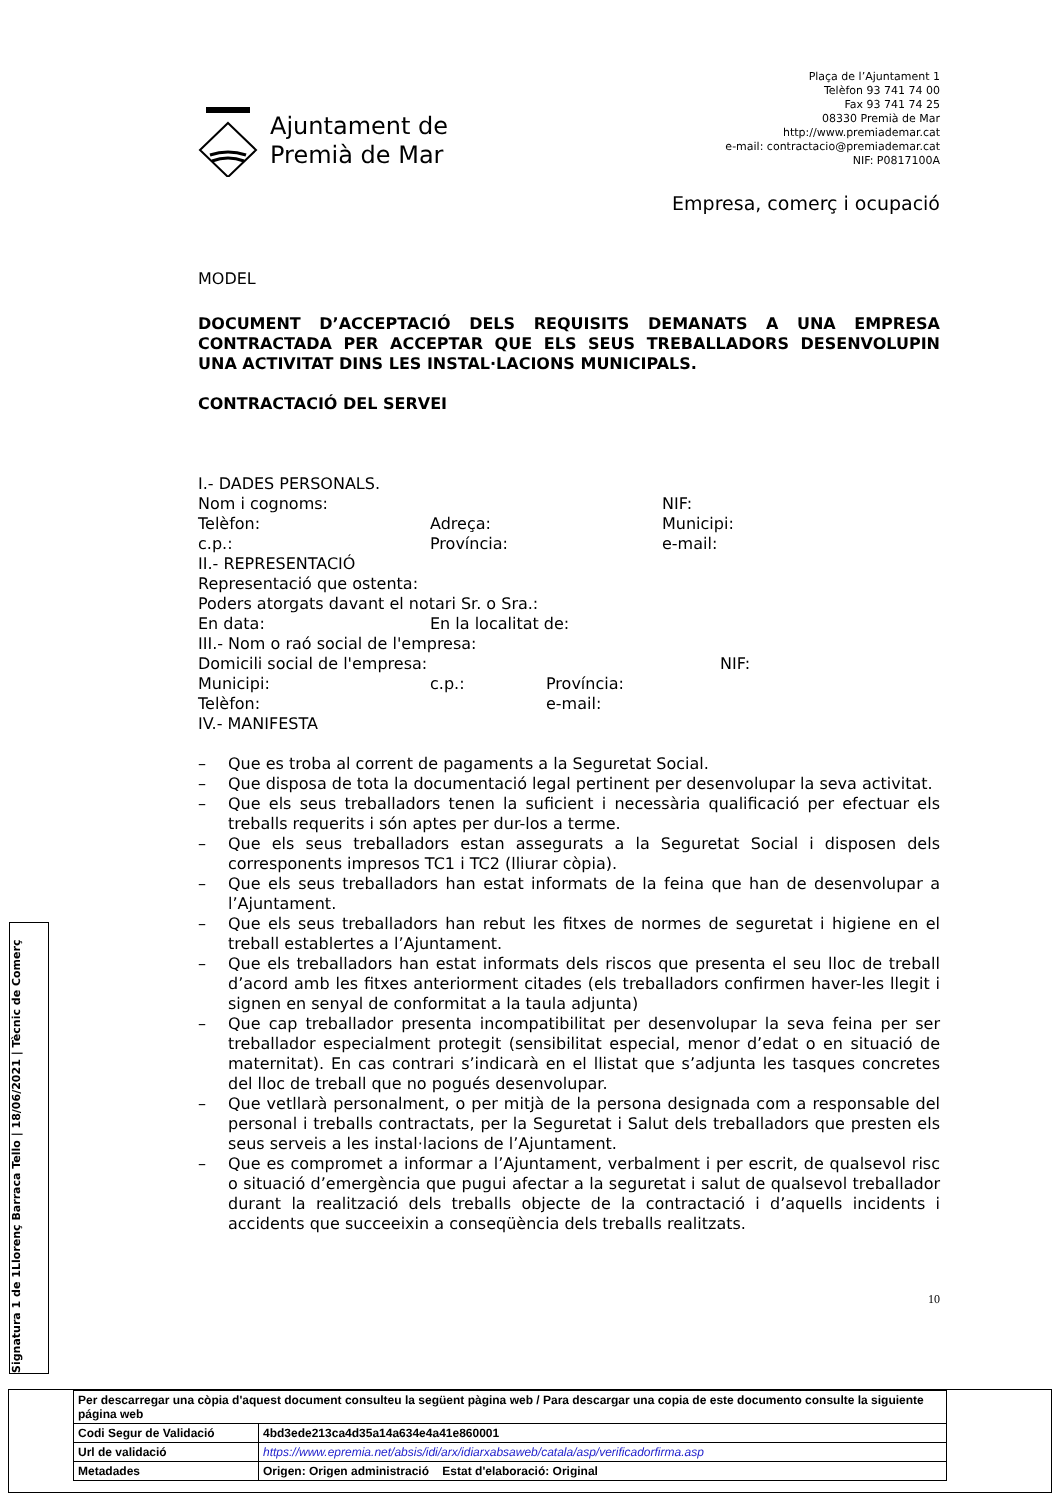Ajuntament de
Premià de Mar
Plaça de l’Ajuntament 1
Telèfon 93 741 74 00
Fax 93 741 74 25
08330 Premià de Mar
http://www.premiademar.cat
e-mail: contractacio@premiademar.cat
NIF: P0817100A
Empresa, comerç i ocupació
MODEL
DOCUMENT D’ACCEPTACIÓ DELS REQUISITS DEMANATS A UNA EMPRESA CONTRACTADA PER ACCEPTAR QUE ELS SEUS TREBALLADORS DESENVOLUPIN UNA ACTIVITAT DINS LES INSTAL·LACIONS MUNICIPALS.
CONTRACTACIÓ DEL SERVEI
I.- DADES PERSONALS.
Nom i cognoms: NIF:
Telèfon: Adreça: Municipi:
c.p.: Província: e-mail:
II.- REPRESENTACIÓ
Representació que ostenta:
Poders atorgats davant el notari Sr. o Sra.:
En data: En la localitat de:
III.- Nom o raó social de l'empresa:
Domicili social de l'empresa: NIF:
Municipi: c.p.: Província:
Telèfon: e-mail:
IV.- MANIFESTA
– Que es troba al corrent de pagaments a la Seguretat Social.
– Que disposa de tota la documentació legal pertinent per desenvolupar la seva activitat.
– Que els seus treballadors tenen la suficient i necessària qualificació per efectuar els treballs requerits i són aptes per dur-los a terme.
– Que els seus treballadors estan assegurats a la Seguretat Social i disposen dels corresponents impresos TC1 i TC2 (lliurar còpia).
– Que els seus treballadors han estat informats de la feina que han de desenvolupar a l’Ajuntament.
– Que els seus treballadors han rebut les fitxes de normes de seguretat i higiene en el treball establertes a l’Ajuntament.
– Que els treballadors han estat informats dels riscos que presenta el seu lloc de treball d’acord amb les fitxes anteriorment citades (els treballadors confirmen haver-les llegit i signen en senyal de conformitat a la taula adjunta)
– Que cap treballador presenta incompatibilitat per desenvolupar la seva feina per ser treballador especialment protegit (sensibilitat especial, menor d’edat o en situació de maternitat). En cas contrari s’indicarà en el llistat que s’adjunta les tasques concretes del lloc de treball que no pogués desenvolupar.
– Que vetllarà personalment, o per mitjà de la persona designada com a responsable del personal i treballs contractats, per la Seguretat i Salut dels treballadors que presten els seus serveis a les instal·lacions de l’Ajuntament.
– Que es compromet a informar a l’Ajuntament, verbalment i per escrit, de qualsevol risc o situació d’emergència que pugui afectar a la seguretat i salut de qualsevol treballador durant la realització dels treballs objecte de la contractació i d’aquells incidents i accidents que succeeixin a conseqüència dels treballs realitzats.
10
Signatura 1 de 1 Llorenç Barraca Tello | 18/06/2021 | Tècnic de Comerç
| Per descarregar una còpia d'aquest document consulteu la següent pàgina web / Para descargar una copia de este documento consulte la siguiente página web | |
| Codi Segur de Validació | 4bd3ede213ca4d35a14a634e4a41e860001 |
| Url de validació | https://www.epremia.net/absis/idi/arx/idiarxabsaweb/catala/asp/verificadorfirma.asp |
| Metadades | Origen: Origen administració Estat d'elaboració: Original |